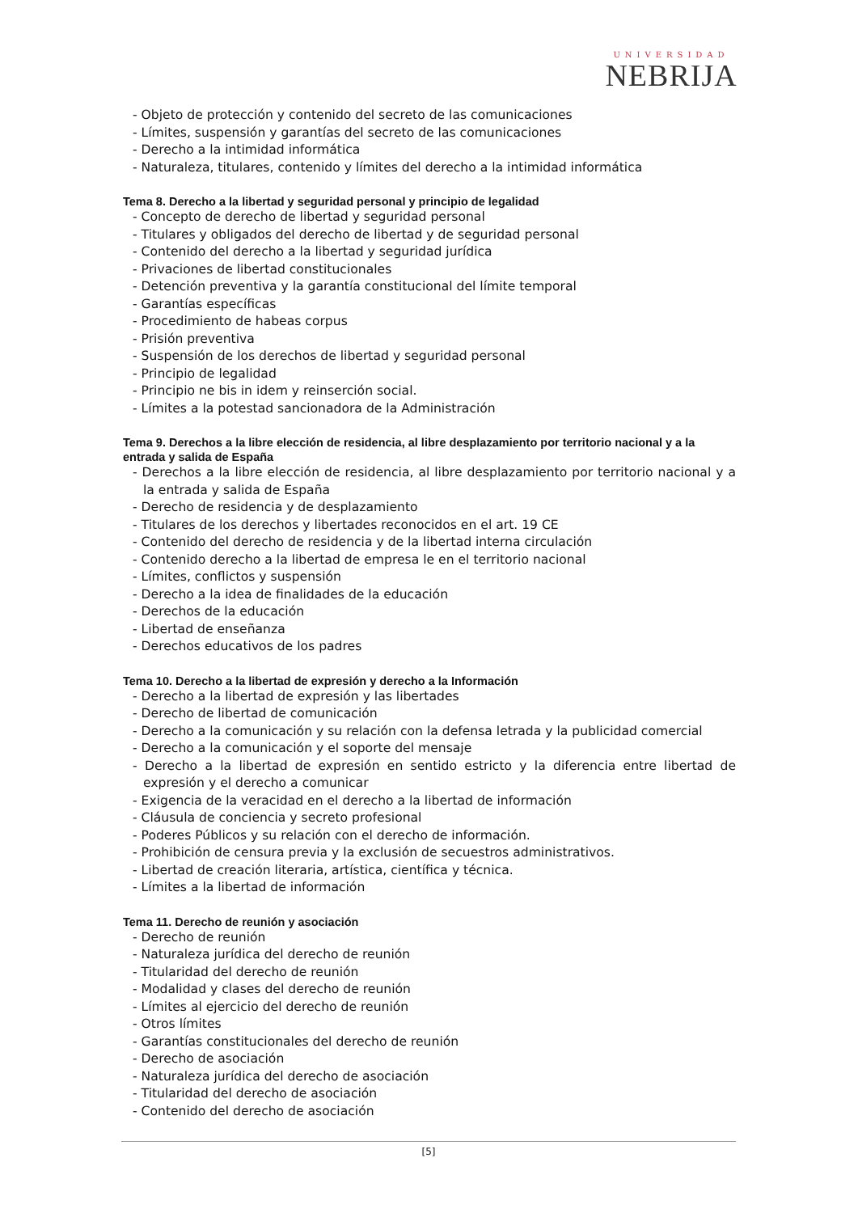UNIVERSIDAD
NEBRIJA
- Objeto de protección y contenido del secreto de las comunicaciones
- Límites, suspensión y garantías del secreto de las comunicaciones
- Derecho a la intimidad informática
- Naturaleza, titulares, contenido y límites del derecho a la intimidad informática
Tema 8. Derecho a la libertad y seguridad personal y principio de legalidad
- Concepto de derecho de libertad y seguridad personal
- Titulares y obligados del derecho de libertad y de seguridad personal
- Contenido del derecho a la libertad y seguridad jurídica
- Privaciones de libertad constitucionales
- Detención preventiva y la garantía constitucional del límite temporal
- Garantías específicas
- Procedimiento de habeas corpus
- Prisión preventiva
- Suspensión de los derechos de libertad y seguridad personal
- Principio de legalidad
- Principio ne bis in idem y reinserción social.
- Límites a la potestad sancionadora de la Administración
Tema 9. Derechos a la libre elección de residencia, al libre desplazamiento por territorio nacional y a la entrada y salida de España
- Derechos a la libre elección de residencia, al libre desplazamiento por territorio nacional y a la entrada y salida de España
- Derecho de residencia y de desplazamiento
- Titulares de los derechos y libertades reconocidos en el art. 19 CE
- Contenido del derecho de residencia y de la libertad interna circulación
- Contenido derecho a la libertad de empresa le en el territorio nacional
- Límites, conflictos y suspensión
- Derecho a la idea de finalidades de la educación
- Derechos de la educación
- Libertad de enseñanza
- Derechos educativos de los padres
Tema 10. Derecho a la libertad de expresión y derecho a la Información
- Derecho a la libertad de expresión y las libertades
- Derecho de libertad de comunicación
- Derecho a la comunicación y su relación con la defensa letrada y la publicidad comercial
- Derecho a la comunicación y el soporte del mensaje
- Derecho a la libertad de expresión en sentido estricto y la diferencia entre libertad de expresión y el derecho a comunicar
- Exigencia de la veracidad en el derecho a la libertad de información
- Cláusula de conciencia y secreto profesional
- Poderes Públicos y su relación con el derecho de información.
- Prohibición de censura previa y la exclusión de secuestros administrativos.
- Libertad de creación literaria, artística, científica y técnica.
- Límites a la libertad de información
Tema 11. Derecho de reunión y asociación
- Derecho de reunión
- Naturaleza jurídica del derecho de reunión
- Titularidad del derecho de reunión
- Modalidad y clases del derecho de reunión
- Límites al ejercicio del derecho de reunión
- Otros límites
- Garantías constitucionales del derecho de reunión
- Derecho de asociación
- Naturaleza jurídica del derecho de asociación
- Titularidad del derecho de asociación
- Contenido del derecho de asociación
[5]